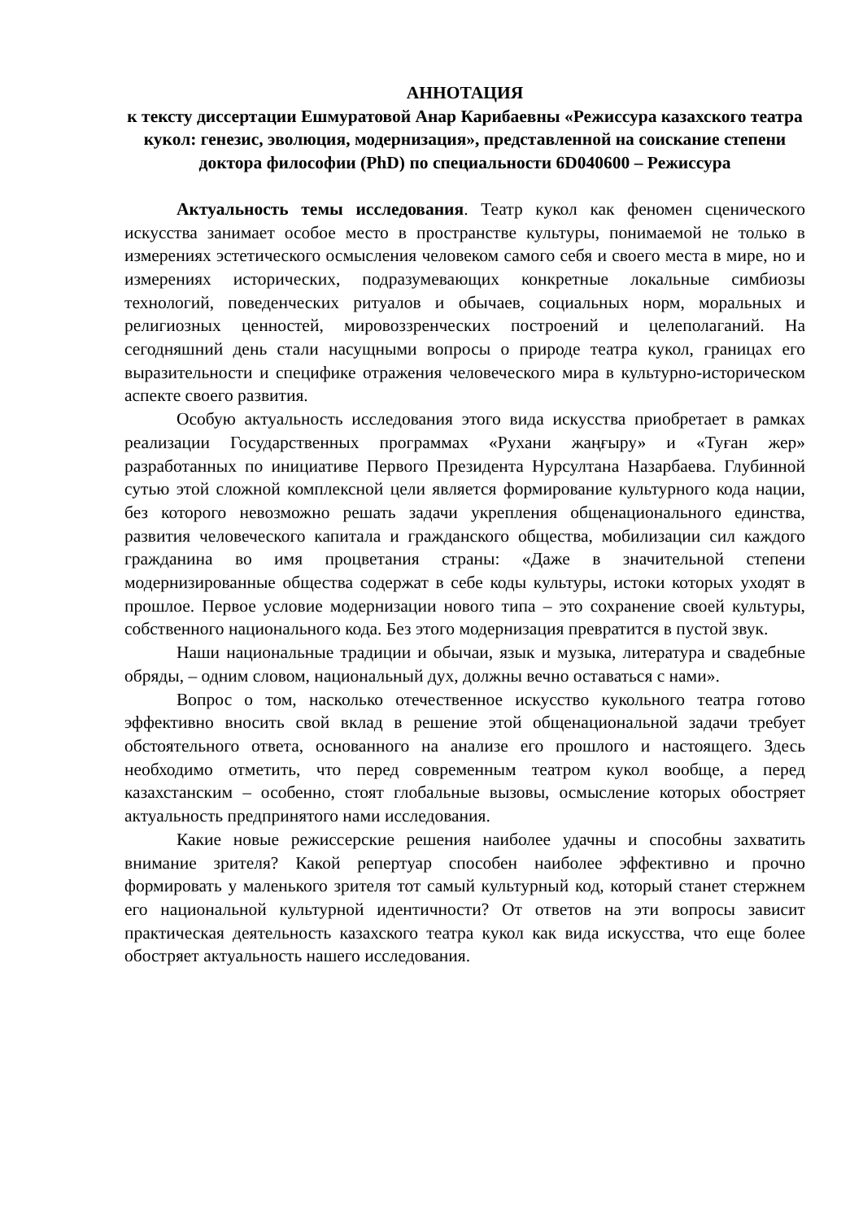АННОТАЦИЯ
к тексту диссертации Ешмуратовой Анар Карибаевны «Режиссура казахского театра кукол: генезис, эволюция, модернизация», представленной на соискание степени доктора философии (PhD) по специальности 6D040600 – Режиссура
Актуальность темы исследования. Театр кукол как феномен сценического искусства занимает особое место в пространстве культуры, понимаемой не только в измерениях эстетического осмысления человеком самого себя и своего места в мире, но и измерениях исторических, подразумевающих конкретные локальные симбиозы технологий, поведенческих ритуалов и обычаев, социальных норм, моральных и религиозных ценностей, мировоззренческих построений и целеполаганий. На сегодняшний день стали насущными вопросы о природе театра кукол, границах его выразительности и специфике отражения человеческого мира в культурно-историческом аспекте своего развития.
Особую актуальность исследования этого вида искусства приобретает в рамках реализации Государственных программах «Рухани жаңғыру» и «Туған жер» разработанных по инициативе Первого Президента Нурсултана Назарбаева. Глубинной сутью этой сложной комплексной цели является формирование культурного кода нации, без которого невозможно решать задачи укрепления общенационального единства, развития человеческого капитала и гражданского общества, мобилизации сил каждого гражданина во имя процветания страны: «Даже в значительной степени модернизированные общества содержат в себе коды культуры, истоки которых уходят в прошлое. Первое условие модернизации нового типа – это сохранение своей культуры, собственного национального кода. Без этого модернизация превратится в пустой звук.
Наши национальные традиции и обычаи, язык и музыка, литература и свадебные обряды, – одним словом, национальный дух, должны вечно оставаться с нами».
Вопрос о том, насколько отечественное искусство кукольного театра готово эффективно вносить свой вклад в решение этой общенациональной задачи требует обстоятельного ответа, основанного на анализе его прошлого и настоящего. Здесь необходимо отметить, что перед современным театром кукол вообще, а перед казахстанским – особенно, стоят глобальные вызовы, осмысление которых обостряет актуальность предпринятого нами исследования.
Какие новые режиссерские решения наиболее удачны и способны захватить внимание зрителя? Какой репертуар способен наиболее эффективно и прочно формировать у маленького зрителя тот самый культурный код, который станет стержнем его национальной культурной идентичности? От ответов на эти вопросы зависит практическая деятельность казахского театра кукол как вида искусства, что еще более обостряет актуальность нашего исследования.